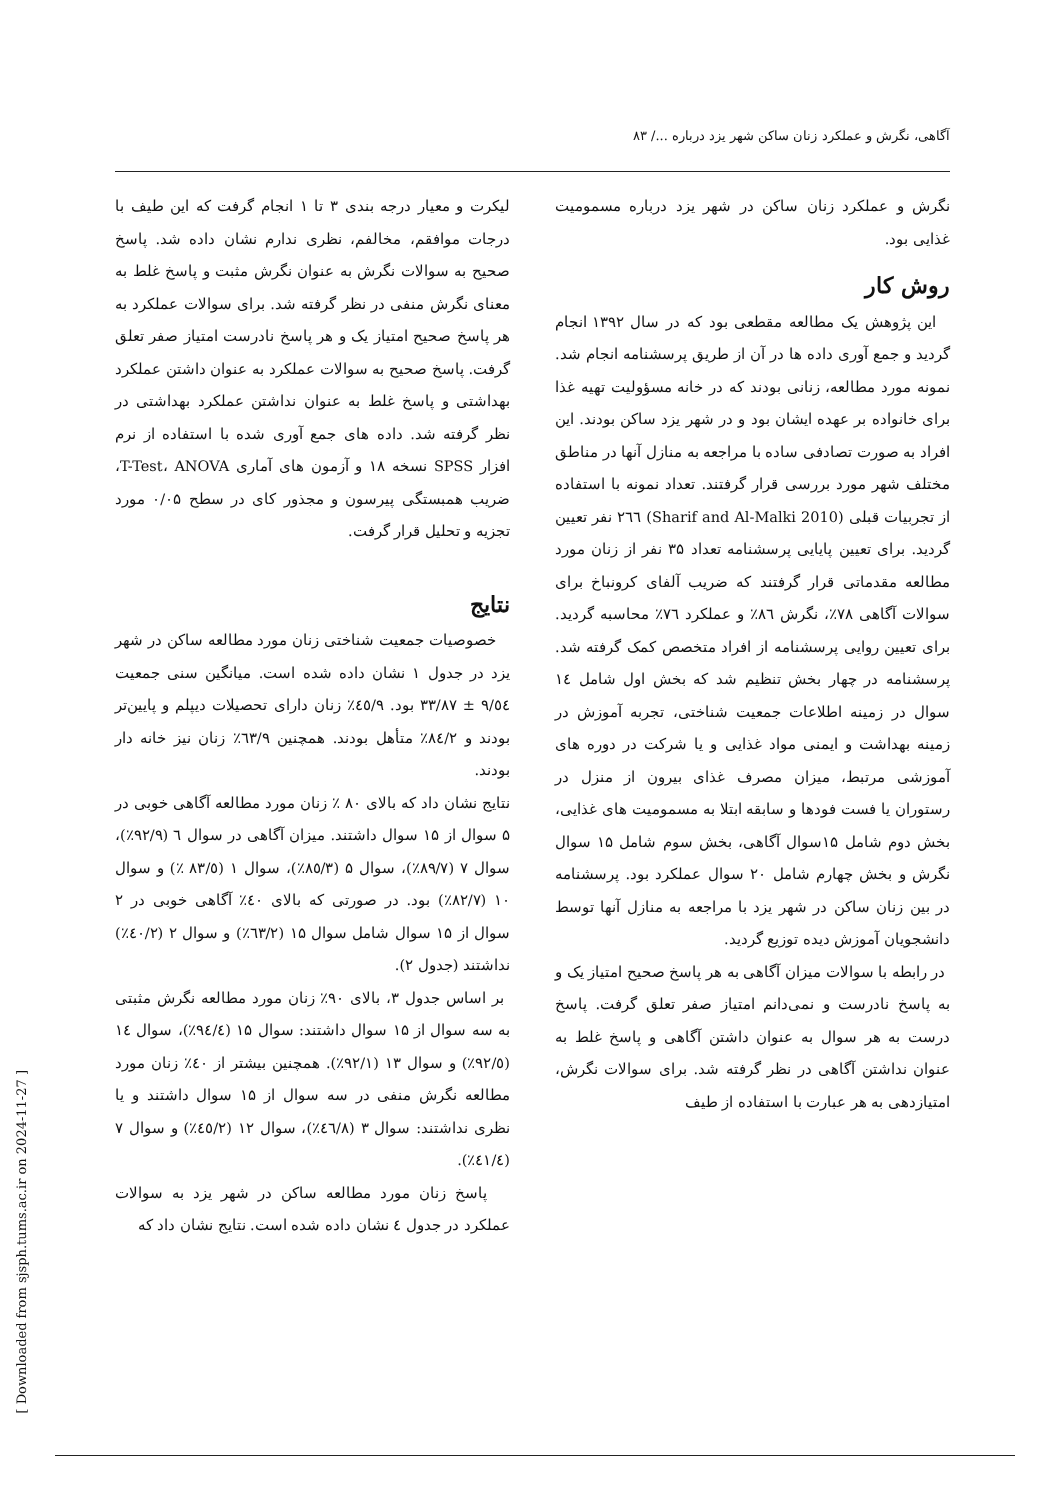آگاهی، نگرش و عملکرد زنان ساکن شهر یزد درباره .../ ۸۳
نگرش و عملکرد زنان ساکن در شهر یزد درباره مسمومیت غذایی بود.
روش کار
این پژوهش یک مطالعه مقطعی بود که در سال ۱۳۹۲ انجام گردید و جمع آوری داده ها در آن از طریق پرسشنامه انجام شد. نمونه مورد مطالعه، زنانی بودند که در خانه مسؤولیت تهیه غذا برای خانواده بر عهده ایشان بود و در شهر یزد ساکن بودند. این افراد به صورت تصادفی ساده با مراجعه به منازل آنها در مناطق مختلف شهر مورد بررسی قرار گرفتند. تعداد نمونه با استفاده از تجربیات قبلی (Sharif and Al-Malki 2010) ۲٦٦ نفر تعیین گردید. برای تعیین پایایی پرسشنامه تعداد ۳۵ نفر از زنان مورد مطالعه مقدماتی قرار گرفتند که ضریب آلفای کرونباخ برای سوالات آگاهی ۷۸٪، نگرش ۸٦٪ و عملکرد ۷٦٪ محاسبه گردید. برای تعیین روایی پرسشنامه از افراد متخصص کمک گرفته شد. پرسشنامه در چهار بخش تنظیم شد که بخش اول شامل ١٤ سوال در زمینه اطلاعات جمعیت شناختی، تجربه آموزش در زمینه بهداشت و ایمنی مواد غذایی و یا شرکت در دوره های آموزشی مرتبط، میزان مصرف غذای بیرون از منزل در رستوران یا فست فودها و سابقه ابتلا به مسمومیت های غذایی، بخش دوم شامل ۱۵سوال آگاهی، بخش سوم شامل ۱۵ سوال نگرش و بخش چهارم شامل ۲۰ سوال عملکرد بود. پرسشنامه در بین زنان ساکن در شهر یزد با مراجعه به منازل آنها توسط دانشجویان آموزش دیده توزیع گردید.
در رابطه با سوالات میزان آگاهی به هر پاسخ صحیح امتیاز یک و به پاسخ نادرست و نمی‌دانم امتیاز صفر تعلق گرفت. پاسخ درست به هر سوال به عنوان داشتن آگاهی و پاسخ غلط به عنوان نداشتن آگاهی در نظر گرفته شد. برای سوالات نگرش، امتیازدهی به هر عبارت با استفاده از طیف
لیکرت و معیار درجه بندی ۳ تا ۱ انجام گرفت که این طیف با درجات موافقم، مخالفم، نظری ندارم نشان داده شد. پاسخ صحیح به سوالات نگرش به عنوان نگرش مثبت و پاسخ غلط به معنای نگرش منفی در نظر گرفته شد. برای سوالات عملکرد به هر پاسخ صحیح امتیاز یک و هر پاسخ نادرست امتیاز صفر تعلق گرفت. پاسخ صحیح به سوالات عملکرد به عنوان داشتن عملکرد بهداشتی و پاسخ غلط به عنوان نداشتن عملکرد بهداشتی در نظر گرفته شد. داده های جمع آوری شده با استفاده از نرم افزار SPSS نسخه ۱۸ و آزمون های آماری T-Test، ANOVA، ضریب همبستگی پیرسون و مجذور کای در سطح ۰/۰۵ مورد تجزیه و تحلیل قرار گرفت.
نتایج
خصوصیات جمعیت شناختی زنان مورد مطالعه ساکن در شهر یزد در جدول ۱ نشان داده شده است. میانگین سنی جمعیت ۹/٥٤ ± ۳۳/۸۷ بود. ٤٥/۹٪ زنان دارای تحصیلات دیپلم و پایین‌تر بودند و ۸٤/۲٪ متأهل بودند. همچنین ٦۳/۹٪ زنان نیز خانه دار بودند.
نتایج نشان داد که بالای ۸۰ ٪ زنان مورد مطالعه آگاهی خوبی در ۵ سوال از ۱۵ سوال داشتند. میزان آگاهی در سوال ٦ (۹۲/۹٪)، سوال ۷ (۸۹/۷٪)، سوال ۵ (۸٥/۳٪)، سوال ۱ (۸۳/٥ ٪) و سوال ۱۰ (۸۲/۷٪) بود. در صورتی که بالای ٤۰٪ آگاهی خوبی در ۲ سوال از ۱۵ سوال شامل سوال ۱۵ (٦۳/۲٪) و سوال ۲ (٤۰/۲٪) نداشتند (جدول ۲).
بر اساس جدول ۳، بالای ۹۰٪ زنان مورد مطالعه نگرش مثبتی به سه سوال از ۱۵ سوال داشتند: سوال ۱۵ (۹٤/٤٪)، سوال ١٤ (۹۲/٥٪) و سوال ۱۳ (۹۲/۱٪). همچنین بیشتر از ٤۰٪ زنان مورد مطالعه نگرش منفی در سه سوال از ۱۵ سوال داشتند و یا نظری نداشتند: سوال ۳ (٤٦/۸٪)، سوال ۱۲ (٤٥/۲٪) و سوال ۷ (٤۱/٤٪).
پاسخ زنان مورد مطالعه ساکن در شهر یزد به سوالات عملکرد در جدول ٤ نشان داده شده است. نتایج نشان داد که
[ Downloaded from sjsph.tums.ac.ir on 2024-11-27 ]